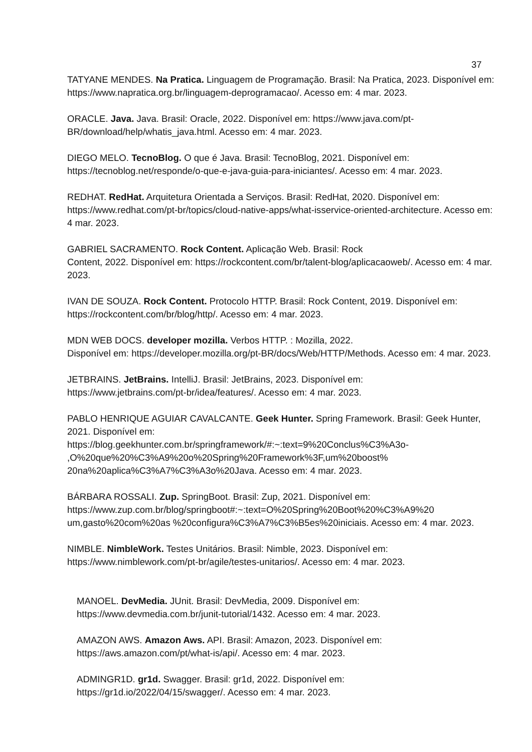37
TATYANE MENDES. Na Pratica. Linguagem de Programação. Brasil: Na Pratica, 2023. Disponível em: https://www.napratica.org.br/linguagem-deprogramacao/. Acesso em: 4 mar. 2023.
ORACLE. Java. Java. Brasil: Oracle, 2022. Disponível em: https://www.java.com/pt-BR/download/help/whatis_java.html. Acesso em: 4 mar. 2023.
DIEGO MELO. TecnoBlog. O que é Java. Brasil: TecnoBlog, 2021. Disponível em: https://tecnoblog.net/responde/o-que-e-java-guia-para-iniciantes/. Acesso em: 4 mar. 2023.
REDHAT. RedHat. Arquitetura Orientada a Serviços. Brasil: RedHat, 2020. Disponível em: https://www.redhat.com/pt-br/topics/cloud-native-apps/what-isservice-oriented-architecture. Acesso em: 4 mar. 2023.
GABRIEL SACRAMENTO. Rock Content. Aplicação Web. Brasil: Rock
Content, 2022. Disponível em: https://rockcontent.com/br/talent-blog/aplicacaoweb/. Acesso em: 4 mar. 2023.
IVAN DE SOUZA. Rock Content. Protocolo HTTP. Brasil: Rock Content, 2019. Disponível em: https://rockcontent.com/br/blog/http/. Acesso em: 4 mar. 2023.
MDN WEB DOCS. developer mozilla. Verbos HTTP. : Mozilla, 2022.
Disponível em: https://developer.mozilla.org/pt-BR/docs/Web/HTTP/Methods. Acesso em: 4 mar. 2023.
JETBRAINS. JetBrains. IntelliJ. Brasil: JetBrains, 2023. Disponível em:
https://www.jetbrains.com/pt-br/idea/features/. Acesso em: 4 mar. 2023.
PABLO HENRIQUE AGUIAR CAVALCANTE. Geek Hunter. Spring Framework. Brasil: Geek Hunter, 2021. Disponível em:
https://blog.geekhunter.com.br/springframework/#:~:text=9%20Conclus%C3%A3o-
,O%20que%20%C3%A9%20o%20Spring%20Framework%3F,um%20boost%
20na%20aplica%C3%A7%C3%A3o%20Java. Acesso em: 4 mar. 2023.
BÁRBARA ROSSALI. Zup. SpringBoot. Brasil: Zup, 2021. Disponível em:
https://www.zup.com.br/blog/springboot#:~:text=O%20Spring%20Boot%20%C3%A9%20
um,gasto%20com%20as %20configura%C3%A7%C3%B5es%20iniciais. Acesso em: 4 mar. 2023.
NIMBLE. NimbleWork. Testes Unitários. Brasil: Nimble, 2023. Disponível em:
https://www.nimblework.com/pt-br/agile/testes-unitarios/. Acesso em: 4 mar. 2023.
MANOEL. DevMedia. JUnit. Brasil: DevMedia, 2009. Disponível em:
https://www.devmedia.com.br/junit-tutorial/1432. Acesso em: 4 mar. 2023.
AMAZON AWS. Amazon Aws. API. Brasil: Amazon, 2023. Disponível em:
https://aws.amazon.com/pt/what-is/api/. Acesso em: 4 mar. 2023.
ADMINGR1D. gr1d. Swagger. Brasil: gr1d, 2022. Disponível em:
https://gr1d.io/2022/04/15/swagger/. Acesso em: 4 mar. 2023.